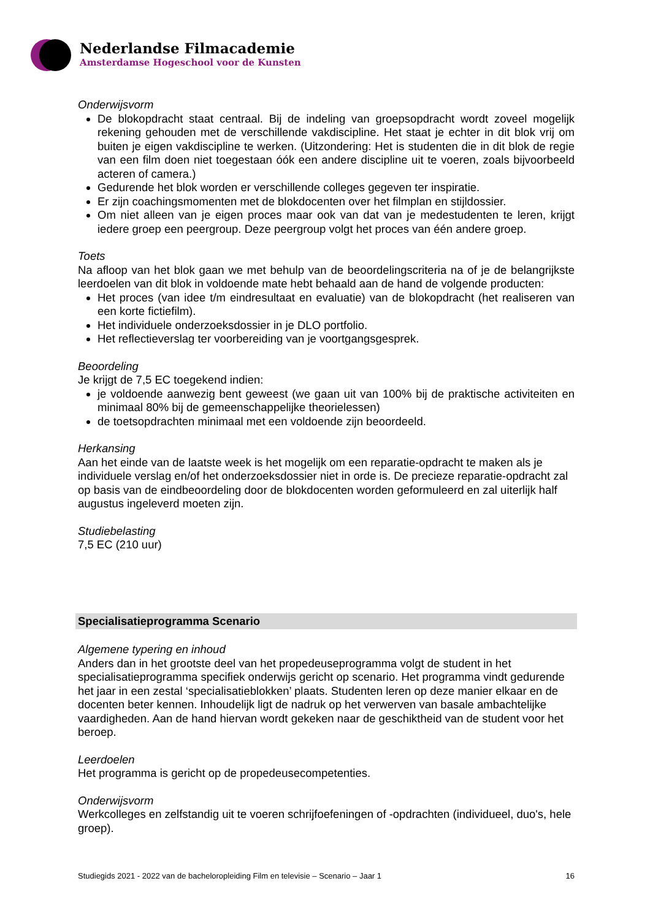Nederlandse Filmacademie
Amsterdamse Hogeschool voor de Kunsten
Onderwijsvorm
De blokopdracht staat centraal. Bij de indeling van groepsopdracht wordt zoveel mogelijk rekening gehouden met de verschillende vakdiscipline. Het staat je echter in dit blok vrij om buiten je eigen vakdiscipline te werken. (Uitzondering: Het is studenten die in dit blok de regie van een film doen niet toegestaan óók een andere discipline uit te voeren, zoals bijvoorbeeld acteren of camera.)
Gedurende het blok worden er verschillende colleges gegeven ter inspiratie.
Er zijn coachingsmomenten met de blokdocenten over het filmplan en stijldossier.
Om niet alleen van je eigen proces maar ook van dat van je medestudenten te leren, krijgt iedere groep een peergroup. Deze peergroup volgt het proces van één andere groep.
Toets
Na afloop van het blok gaan we met behulp van de beoordelingscriteria na of je de belangrijkste leerdoelen van dit blok in voldoende mate hebt behaald aan de hand de volgende producten:
Het proces (van idee t/m eindresultaat en evaluatie) van de blokopdracht (het realiseren van een korte fictiefilm).
Het individuele onderzoeksdossier in je DLO portfolio.
Het reflectieverslag ter voorbereiding van je voortgangsgesprek.
Beoordeling
Je krijgt de 7,5 EC toegekend indien:
je voldoende aanwezig bent geweest (we gaan uit van 100% bij de praktische activiteiten en minimaal 80% bij de gemeenschappelijke theorielessen)
de toetsopdrachten minimaal met een voldoende zijn beoordeeld.
Herkansing
Aan het einde van de laatste week is het mogelijk om een reparatie-opdracht te maken als je individuele verslag en/of het onderzoeksdossier niet in orde is. De precieze reparatie-opdracht zal op basis van de eindbeoordeling door de blokdocenten worden geformuleerd en zal uiterlijk half augustus ingeleverd moeten zijn.
Studiebelasting
7,5 EC (210 uur)
Specialisatieprogramma Scenario
Algemene typering en inhoud
Anders dan in het grootste deel van het propedeuseprogramma volgt de student in het specialisatieprogramma specifiek onderwijs gericht op scenario. Het programma vindt gedurende het jaar in een zestal ‘specialisatieblokken’ plaats. Studenten leren op deze manier elkaar en de docenten beter kennen. Inhoudelijk ligt de nadruk op het verwerven van basale ambachtelijke vaardigheden. Aan de hand hiervan wordt gekeken naar de geschiktheid van de student voor het beroep.
Leerdoelen
Het programma is gericht op de propedeusecompetenties.
Onderwijsvorm
Werkcolleges en zelfstandig uit te voeren schrijfoefeningen of -opdrachten (individueel, duo's, hele groep).
Studiegids 2021 - 2022 van de bacheloropleiding Film en televisie – Scenario – Jaar 1 16